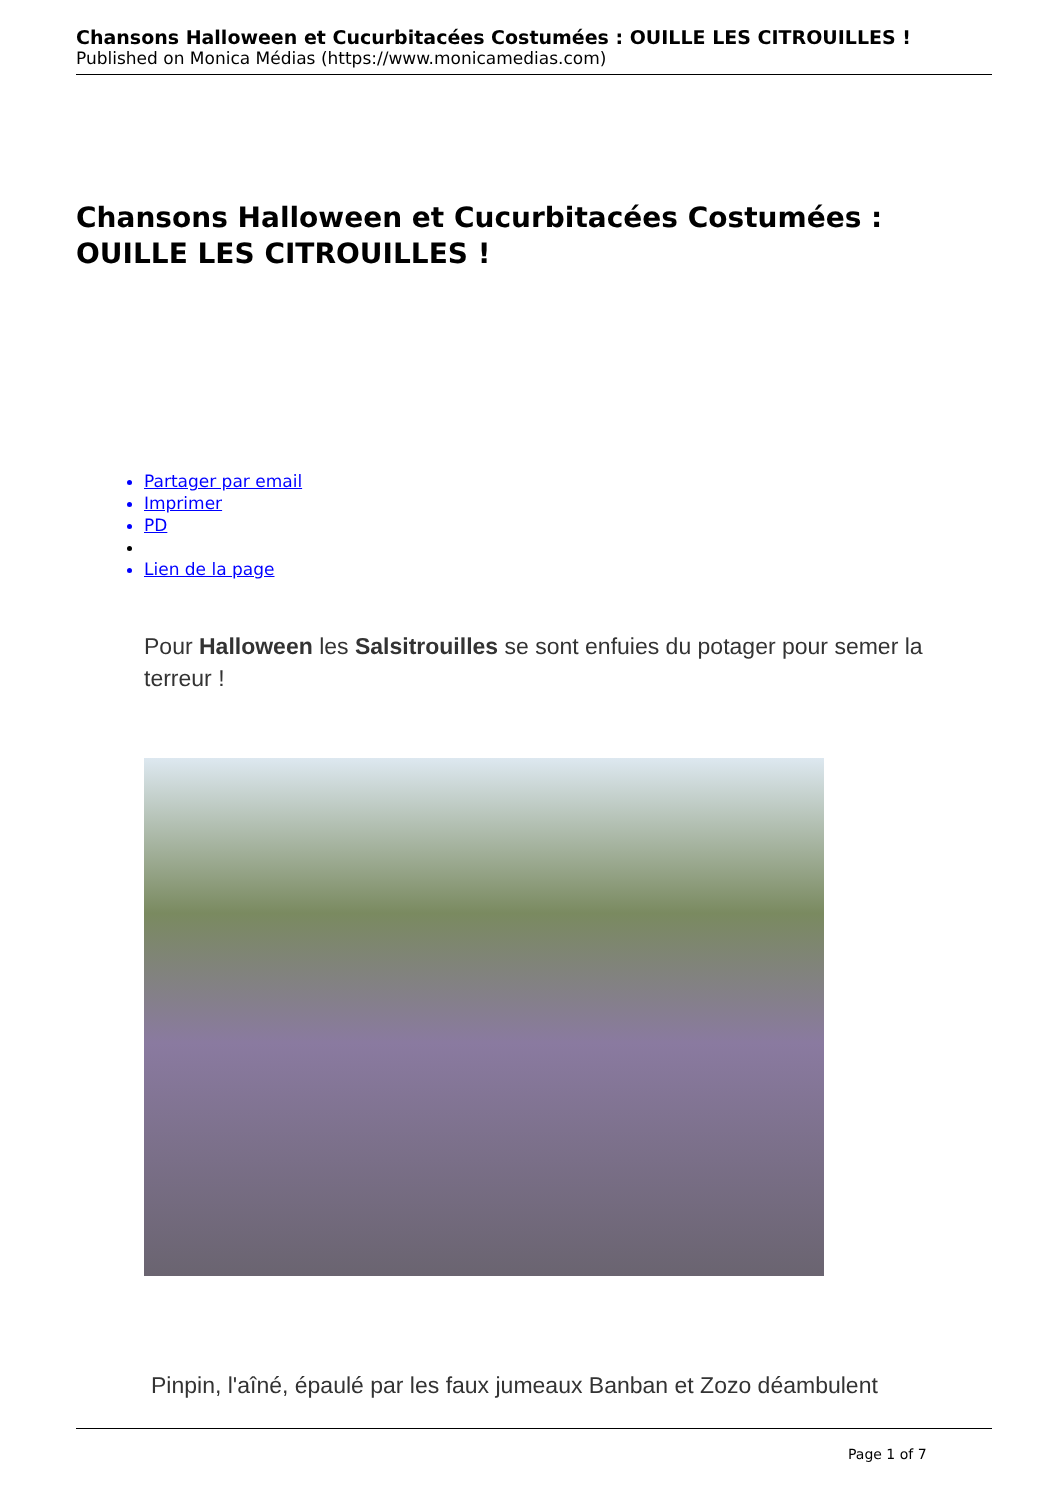Chansons Halloween et Cucurbitacées Costumées : OUILLE LES CITROUILLES !
Published on Monica Médias (https://www.monicamedias.com)
Chansons Halloween et Cucurbitacées Costumées : OUILLE LES CITROUILLES !
Partager par email
Imprimer
PD
Lien de la page
Pour Halloween les Salsitrouilles se sont enfuies du potager pour semer la terreur !
Pinpin, l'aîné, épaulé par les faux jumeaux Banban et Zozo déambulent
Page 1 of 7